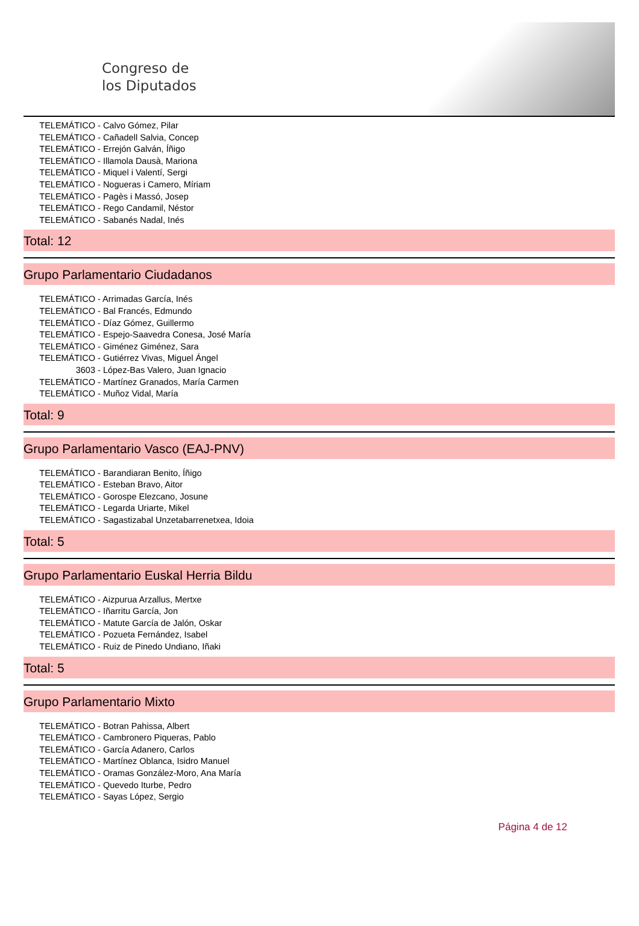Congreso de
los Diputados
TELEMÁTICO - Calvo Gómez, Pilar
TELEMÁTICO - Cañadell Salvia, Concep
TELEMÁTICO - Errejón Galván, Íñigo
TELEMÁTICO - Illamola Dausà, Mariona
TELEMÁTICO - Miquel i Valentí, Sergi
TELEMÁTICO - Nogueras i Camero, Míriam
TELEMÁTICO - Pagès i Massó, Josep
TELEMÁTICO - Rego Candamil, Néstor
TELEMÁTICO - Sabanés Nadal, Inés
Total: 12
Grupo Parlamentario Ciudadanos
TELEMÁTICO - Arrimadas García, Inés
TELEMÁTICO - Bal Francés, Edmundo
TELEMÁTICO - Díaz Gómez, Guillermo
TELEMÁTICO - Espejo-Saavedra Conesa, José María
TELEMÁTICO - Giménez Giménez, Sara
TELEMÁTICO - Gutiérrez Vivas, Miguel Ángel
3603 - López-Bas Valero, Juan Ignacio
TELEMÁTICO - Martínez Granados, María Carmen
TELEMÁTICO - Muñoz Vidal, María
Total: 9
Grupo Parlamentario Vasco (EAJ-PNV)
TELEMÁTICO - Barandiaran Benito, Íñigo
TELEMÁTICO - Esteban Bravo, Aitor
TELEMÁTICO - Gorospe Elezcano, Josune
TELEMÁTICO - Legarda Uriarte, Mikel
TELEMÁTICO - Sagastizabal Unzetabarrenetxea, Idoia
Total: 5
Grupo Parlamentario Euskal Herria Bildu
TELEMÁTICO - Aizpurua Arzallus, Mertxe
TELEMÁTICO - Iñarritu García, Jon
TELEMÁTICO - Matute García de Jalón, Oskar
TELEMÁTICO - Pozueta Fernández, Isabel
TELEMÁTICO - Ruiz de Pinedo Undiano, Iñaki
Total: 5
Grupo Parlamentario Mixto
TELEMÁTICO - Botran Pahissa, Albert
TELEMÁTICO - Cambronero Piqueras, Pablo
TELEMÁTICO - García Adanero, Carlos
TELEMÁTICO - Martínez Oblanca, Isidro Manuel
TELEMÁTICO - Oramas González-Moro, Ana María
TELEMÁTICO - Quevedo Iturbe, Pedro
TELEMÁTICO - Sayas López, Sergio
Página 4 de 12